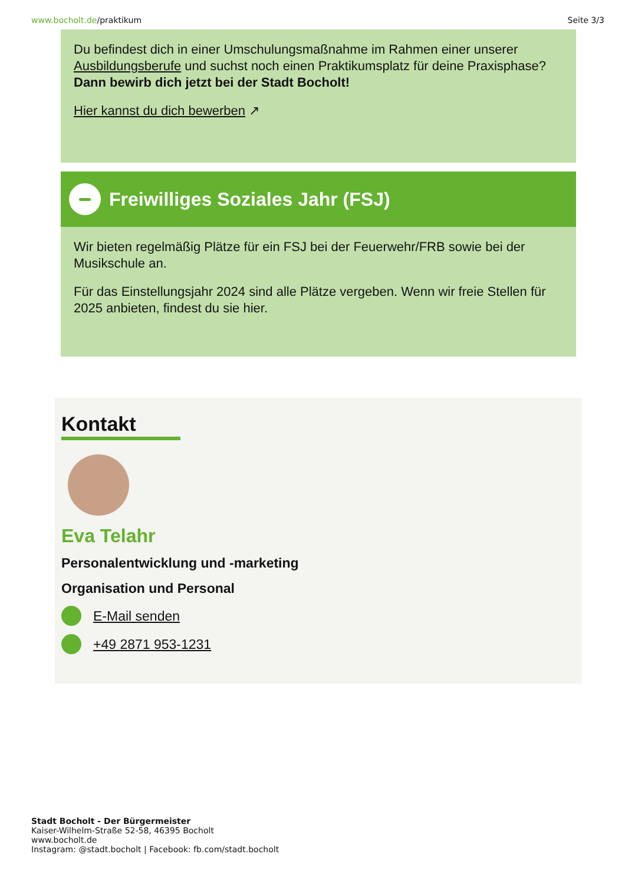www.bocholt.de/praktikum Seite 3/3
Du befindest dich in einer Umschulungsmaßnahme im Rahmen einer unserer Ausbildungsberufe und suchst noch einen Praktikumsplatz für deine Praxisphase? Dann bewirb dich jetzt bei der Stadt Bocholt!
Hier kannst du dich bewerben ↗
Freiwilliges Soziales Jahr (FSJ)
Wir bieten regelmäßig Plätze für ein FSJ bei der Feuerwehr/FRB sowie bei der Musikschule an.
Für das Einstellungsjahr 2024 sind alle Plätze vergeben. Wenn wir freie Stellen für 2025 anbieten, findest du sie hier.
Kontakt
Eva Telahr
Personalentwicklung und -marketing
Organisation und Personal
E-Mail senden
+49 2871 953-1231
Stadt Bocholt - Der Bürgermeister
Kaiser-Wilhelm-Straße 52-58, 46395 Bocholt
www.bocholt.de
Instagram: @stadt.bocholt | Facebook: fb.com/stadt.bocholt